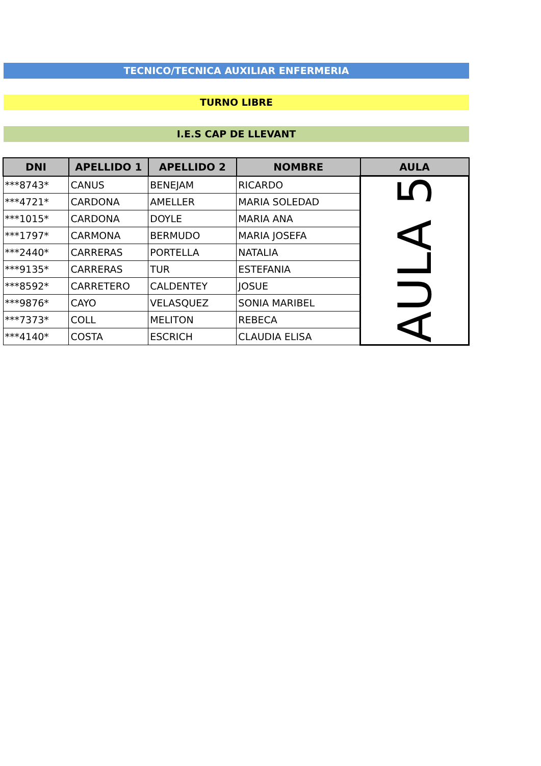TECNICO/TECNICA AUXILIAR ENFERMERIA
TURNO LIBRE
I.E.S CAP DE LLEVANT
| DNI | APELLIDO 1 | APELLIDO 2 | NOMBRE | AULA |
| --- | --- | --- | --- | --- |
| ***8743* | CANUS | BENEJAM | RICARDO | AULA 5 |
| ***4721* | CARDONA | AMELLER | MARIA SOLEDAD | |
| ***1015* | CARDONA | DOYLE | MARIA ANA | |
| ***1797* | CARMONA | BERMUDO | MARIA JOSEFA | |
| ***2440* | CARRERAS | PORTELLA | NATALIA | |
| ***9135* | CARRERAS | TUR | ESTEFANIA | |
| ***8592* | CARRETERO | CALDENTEY | JOSUE | |
| ***9876* | CAYO | VELASQUEZ | SONIA MARIBEL | |
| ***7373* | COLL | MELITON | REBECA | |
| ***4140* | COSTA | ESCRICH | CLAUDIA ELISA | |